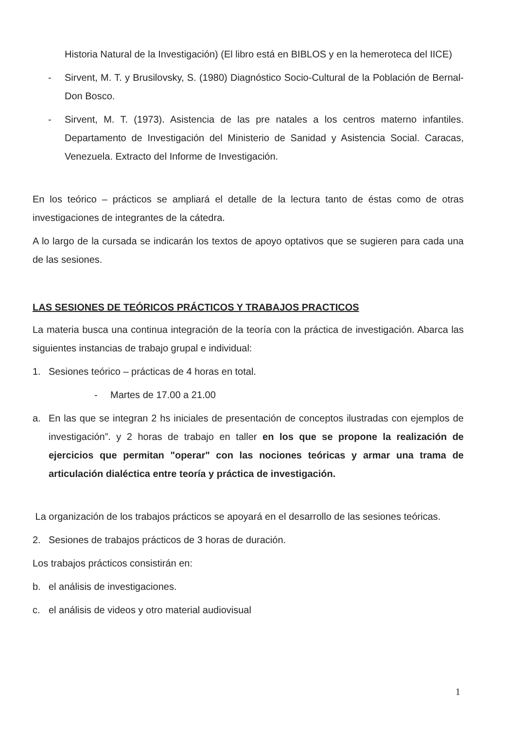Historia Natural de la Investigación) (El libro está en BIBLOS y en la hemeroteca del IICE)
- Sirvent, M. T. y Brusilovsky, S. (1980) Diagnóstico Socio-Cultural de la Población de Bernal-Don Bosco.
- Sirvent, M. T. (1973). Asistencia de las pre natales a los centros materno infantiles. Departamento de Investigación del Ministerio de Sanidad y Asistencia Social. Caracas, Venezuela. Extracto del Informe de Investigación.
En los teórico – prácticos se ampliará el detalle de la lectura tanto de éstas como de otras investigaciones de integrantes de la cátedra.
A lo largo de la cursada se indicarán los textos de apoyo optativos que se sugieren para cada una de las sesiones.
LAS SESIONES DE TEÓRICOS PRÁCTICOS Y TRABAJOS PRACTICOS
La materia busca una continua integración de la teoría con la práctica de investigación. Abarca las siguientes instancias de trabajo grupal e individual:
1. Sesiones teórico – prácticas de 4 horas en total.
- Martes de 17.00 a 21.00
a. En las que se integran 2 hs iniciales de presentación de conceptos ilustradas con ejemplos de investigación”. y 2 horas de trabajo en taller en los que se propone la realización de ejercicios que permitan "operar" con las nociones teóricas y armar una trama de articulación dialéctica entre teoría y práctica de investigación.
La organización de los trabajos prácticos se apoyará en el desarrollo de las sesiones teóricas.
2. Sesiones de trabajos prácticos de 3 horas de duración.
Los trabajos prácticos consistirán en:
b. el análisis de investigaciones.
c. el análisis de videos y otro material audiovisual
1